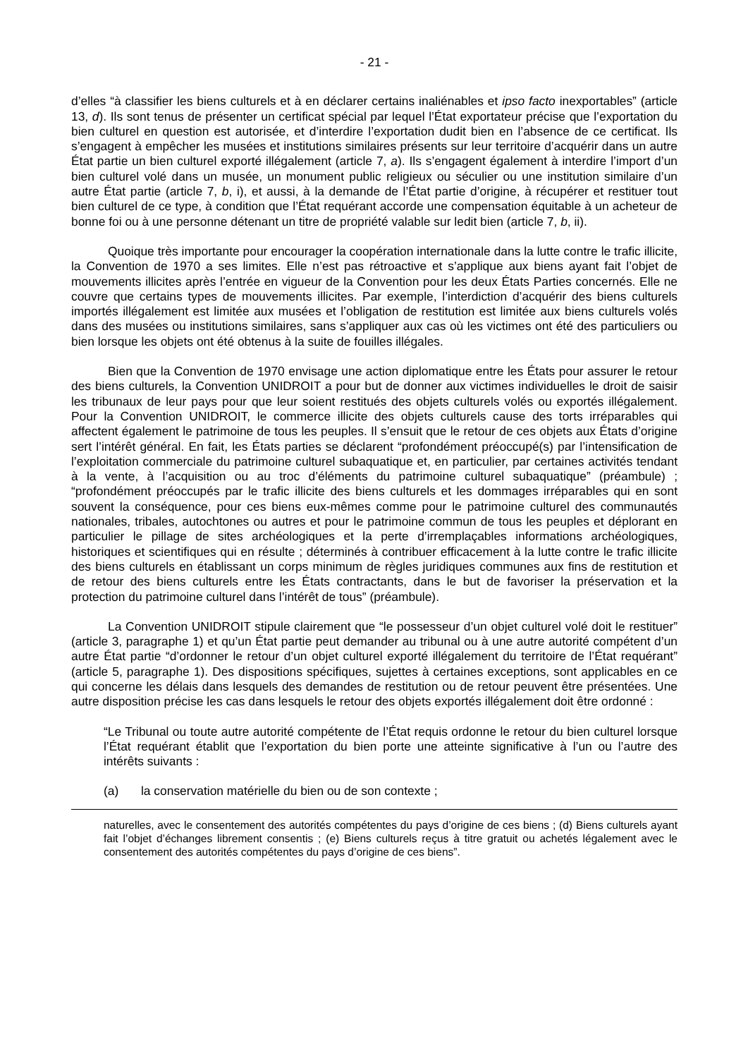- 21 -
d’elles “à classifier les biens culturels et à en déclarer certains inaliénables et ipso facto inexportables” (article 13, d). Ils sont tenus de présenter un certificat spécial par lequel l’État exportateur précise que l’exportation du bien culturel en question est autorisée, et d’interdire l’exportation dudit bien en l’absence de ce certificat. Ils s’engagent à empêcher les musées et institutions similaires présents sur leur territoire d’acquérir dans un autre État partie un bien culturel exporté illégalement (article 7, a). Ils s’engagent également à interdire l’import d’un bien culturel volé dans un musée, un monument public religieux ou séculier ou une institution similaire d’un autre État partie (article 7, b, i), et aussi, à la demande de l’État partie d’origine, à récupérer et restituer tout bien culturel de ce type, à condition que l’État requérant accorde une compensation équitable à un acheteur de bonne foi ou à une personne détenant un titre de propriété valable sur ledit bien (article 7, b, ii).
Quoique très importante pour encourager la coopération internationale dans la lutte contre le trafic illicite, la Convention de 1970 a ses limites. Elle n’est pas rétroactive et s’applique aux biens ayant fait l’objet de mouvements illicites après l’entrée en vigueur de la Convention pour les deux États Parties concernés. Elle ne couvre que certains types de mouvements illicites. Par exemple, l’interdiction d’acquérir des biens culturels importés illégalement est limitée aux musées et l’obligation de restitution est limitée aux biens culturels volés dans des musées ou institutions similaires, sans s’appliquer aux cas où les victimes ont été des particuliers ou bien lorsque les objets ont été obtenus à la suite de fouilles illégales.
Bien que la Convention de 1970 envisage une action diplomatique entre les États pour assurer le retour des biens culturels, la Convention UNIDROIT a pour but de donner aux victimes individuelles le droit de saisir les tribunaux de leur pays pour que leur soient restitués des objets culturels volés ou exportés illégalement. Pour la Convention UNIDROIT, le commerce illicite des objets culturels cause des torts irréparables qui affectent également le patrimoine de tous les peuples. Il s’ensuit que le retour de ces objets aux États d’origine sert l’intérêt général. En fait, les États parties se déclarent “profondément préoccupé(s) par l’intensification de l’exploitation commerciale du patrimoine culturel subaquatique et, en particulier, par certaines activités tendant à la vente, à l’acquisition ou au troc d’éléments du patrimoine culturel subaquatique” (préambule) ; “profondément préoccupés par le trafic illicite des biens culturels et les dommages irréparables qui en sont souvent la conséquence, pour ces biens eux-mêmes comme pour le patrimoine culturel des communautés nationales, tribales, autochtones ou autres et pour le patrimoine commun de tous les peuples et déplorant en particulier le pillage de sites archéologiques et la perte d’irremplaçables informations archéologiques, historiques et scientifiques qui en résulte ; déterminés à contribuer efficacement à la lutte contre le trafic illicite des biens culturels en établissant un corps minimum de règles juridiques communes aux fins de restitution et de retour des biens culturels entre les États contractants, dans le but de favoriser la préservation et la protection du patrimoine culturel dans l’intérêt de tous” (préambule).
La Convention UNIDROIT stipule clairement que “le possesseur d’un objet culturel volé doit le restituer” (article 3, paragraphe 1) et qu’un État partie peut demander au tribunal ou à une autre autorité compétent d’un autre État partie “d’ordonner le retour d’un objet culturel exporté illégalement du territoire de l’État requérant” (article 5, paragraphe 1). Des dispositions spécifiques, sujettes à certaines exceptions, sont applicables en ce qui concerne les délais dans lesquels des demandes de restitution ou de retour peuvent être présentées. Une autre disposition précise les cas dans lesquels le retour des objets exportés illégalement doit être ordonné :
“Le Tribunal ou toute autre autorité compétente de l’État requis ordonne le retour du bien culturel lorsque l’État requérant établit que l’exportation du bien porte une atteinte significative à l’un ou l’autre des intérêts suivants :
(a) la conservation matérielle du bien ou de son contexte ;
naturelles, avec le consentement des autorités compétentes du pays d’origine de ces biens ; (d) Biens culturels ayant fait l’objet d’échanges librement consentis ; (e) Biens culturels reçus à titre gratuit ou achetés légalement avec le consentement des autorités compétentes du pays d’origine de ces biens”.